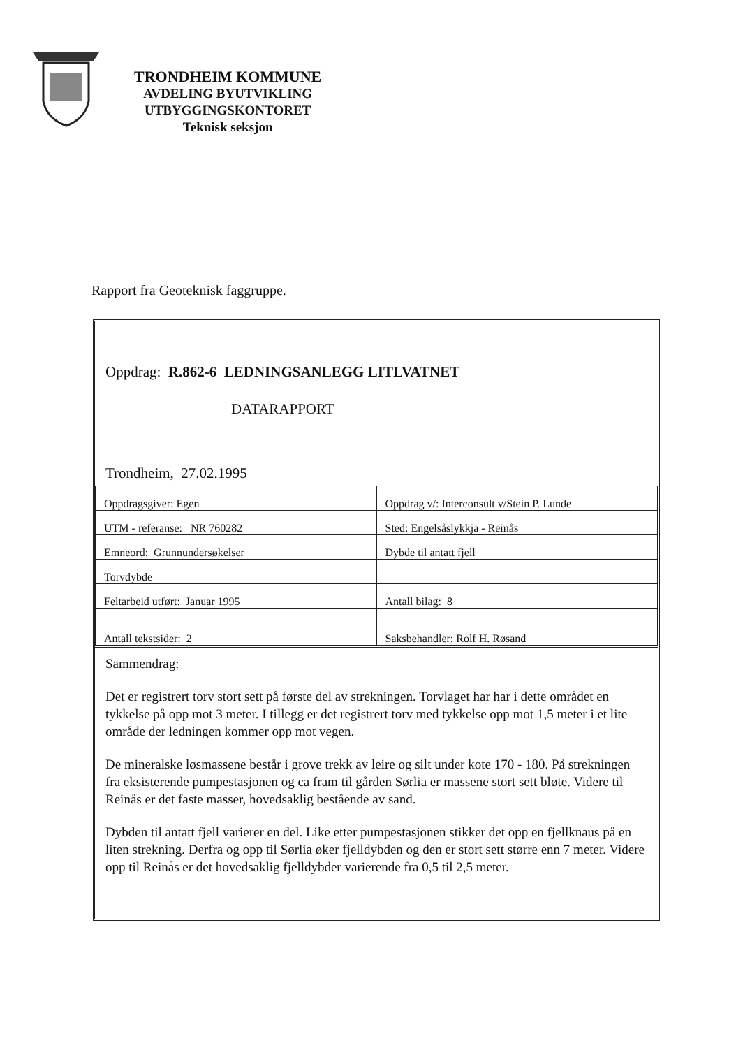TRONDHEIM KOMMUNE
AVDELING BYUTVIKLING
UTBYGGINGSKONTORET
Teknisk seksjon
Rapport fra Geoteknisk faggruppe.
Oppdrag: R.862-6 LEDNINGSANLEGG LITLVATNET
DATARAPPORT
Trondheim, 27.02.1995
| Oppdragsgiver: Egen | Oppdrag v/: Interconsult v/Stein P. Lunde |
| UTM - referanse: NR 760282 | Sted: Engelsåslykkja - Reinås |
| Emneord: Grunnundersøkelser | Dybde til antatt fjell |
| Torvdybde | |
| Feltarbeid utført: Januar 1995 | Antall bilag: 8 |
| Antall tekstsider: 2 | Saksbehandler: Rolf H. Røsand |
Sammendrag:
Det er registrert torv stort sett på første del av strekningen. Torvlaget har har i dette området en tykkelse på opp mot 3 meter. I tillegg er det registrert torv med tykkelse opp mot 1,5 meter i et lite område der ledningen kommer opp mot vegen.
De mineralske løsmassene består i grove trekk av leire og silt under kote 170 - 180. På strekningen fra eksisterende pumpestasjonen og ca fram til gården Sørlia er massene stort sett bløte. Videre til Reinås er det faste masser, hovedsaklig bestående av sand.
Dybden til antatt fjell varierer en del. Like etter pumpestasjonen stikker det opp en fjellknaus på en liten strekning. Derfra og opp til Sørlia øker fjelldybden og den er stort sett større enn 7 meter. Videre opp til Reinås er det hovedsaklig fjelldybder varierende fra 0,5 til 2,5 meter.